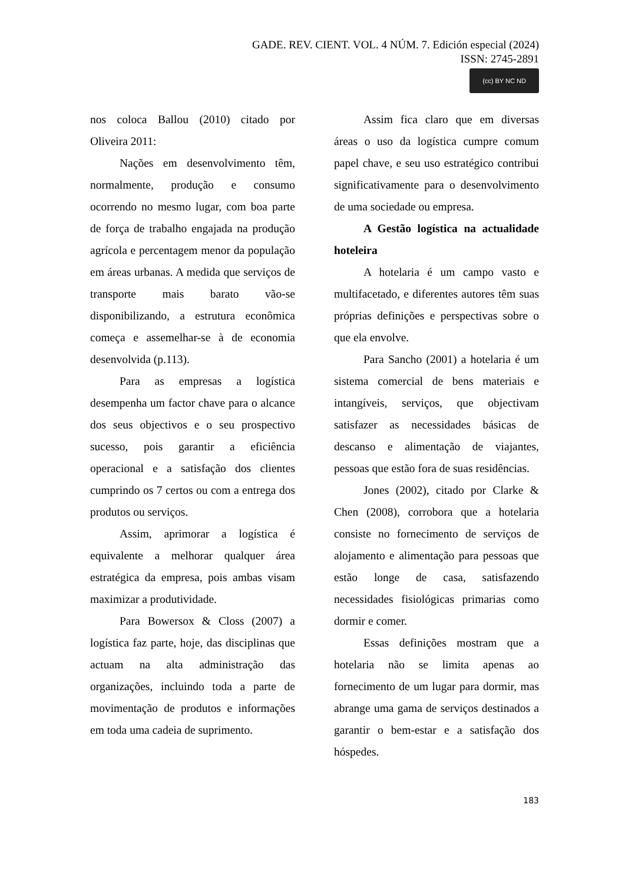GADE. REV. CIENT. VOL. 4 NÚM. 7. Edición especial (2024)
ISSN: 2745-2891
(cc) BY NC ND
nos coloca Ballou (2010) citado por Oliveira 2011:
Nações em desenvolvimento têm, normalmente, produção e consumo ocorrendo no mesmo lugar, com boa parte de força de trabalho engajada na produção agrícola e percentagem menor da população em áreas urbanas. A medida que serviços de transporte mais barato vão-se disponibilizando, a estrutura econômica começa e assemelhar-se à de economia desenvolvida (p.113).
Para as empresas a logística desempenha um factor chave para o alcance dos seus objectivos e o seu prospectivo sucesso, pois garantir a eficiência operacional e a satisfação dos clientes cumprindo os 7 certos ou com a entrega dos produtos ou serviços.
Assim, aprimorar a logística é equivalente a melhorar qualquer área estratégica da empresa, pois ambas visam maximizar a produtividade.
Para Bowersox & Closs (2007) a logística faz parte, hoje, das disciplinas que actuam na alta administração das organizações, incluindo toda a parte de movimentação de produtos e informações em toda uma cadeia de suprimento.
Assim fica claro que em diversas áreas o uso da logística cumpre comum papel chave, e seu uso estratégico contribui significativamente para o desenvolvimento de uma sociedade ou empresa.
A Gestão logística na actualidade hoteleira
A hotelaria é um campo vasto e multifacetado, e diferentes autores têm suas próprias definições e perspectivas sobre o que ela envolve.
Para Sancho (2001) a hotelaria é um sistema comercial de bens materiais e intangíveis, serviços, que objectivam satisfazer as necessidades básicas de descanso e alimentação de viajantes, pessoas que estão fora de suas residências.
Jones (2002), citado por Clarke & Chen (2008), corrobora que a hotelaria consiste no fornecimento de serviços de alojamento e alimentação para pessoas que estão longe de casa, satisfazendo necessidades fisiológicas primarias como dormir e comer.
Essas definições mostram que a hotelaria não se limita apenas ao fornecimento de um lugar para dormir, mas abrange uma gama de serviços destinados a garantir o bem-estar e a satisfação dos hóspedes.
183